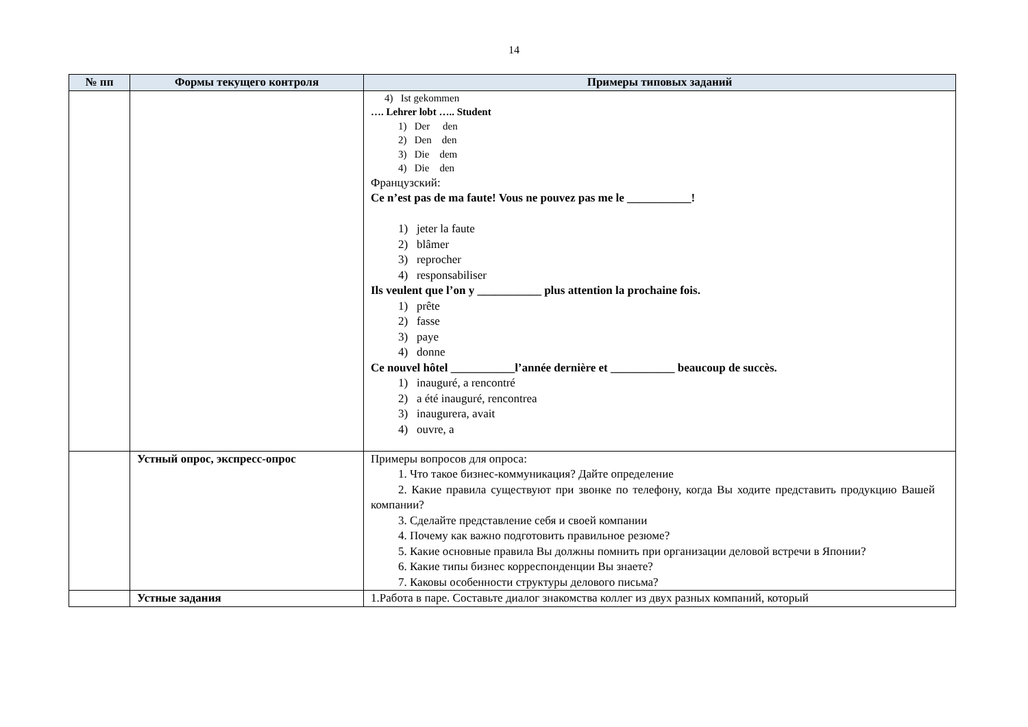14
| № пп | Формы текущего контроля | Примеры типовых заданий |
| --- | --- | --- |
| | | 4) Ist gekommen …. Lehrer lobt ….. Student 1) Der den 2) Den den 3) Die dem 4) Die den Французский: Ce n’est pas de ma faute! Vous ne pouvez pas me le ___________! 1) jeter la faute 2) blâmer 3) reprocher 4) responsabiliser Ils veulent que l’on y ___________ plus attention la prochaine fois. 1) prête 2) fasse 3) paye 4) donne Ce nouvel hôtel ___________l’année dernière et ___________ beaucoup de succès. 1) inauguré, a rencontré 2) a été inauguré, rencontrea 3) inaugurera, avait 4) ouvre, a |
| | Устный опрос, экспресс-опрос | Примеры вопросов для опроса: 1. Что такое бизнес-коммуникация? Дайте определение 2. Какие правила существуют при звонке по телефону, когда Вы ходите представить продукцию Вашей компании? 3. Сделайте представление себя и своей компании 4. Почему как важно подготовить правильное резюме? 5. Какие основные правила Вы должны помнить при организации деловой встречи в Японии? 6. Какие типы бизнес корреспонденции Вы знаете? 7. Каковы особенности структуры делового письма? |
| | Устные задания | 1.Работа в паре. Составьте диалог знакомства коллег из двух разных компаний, который |